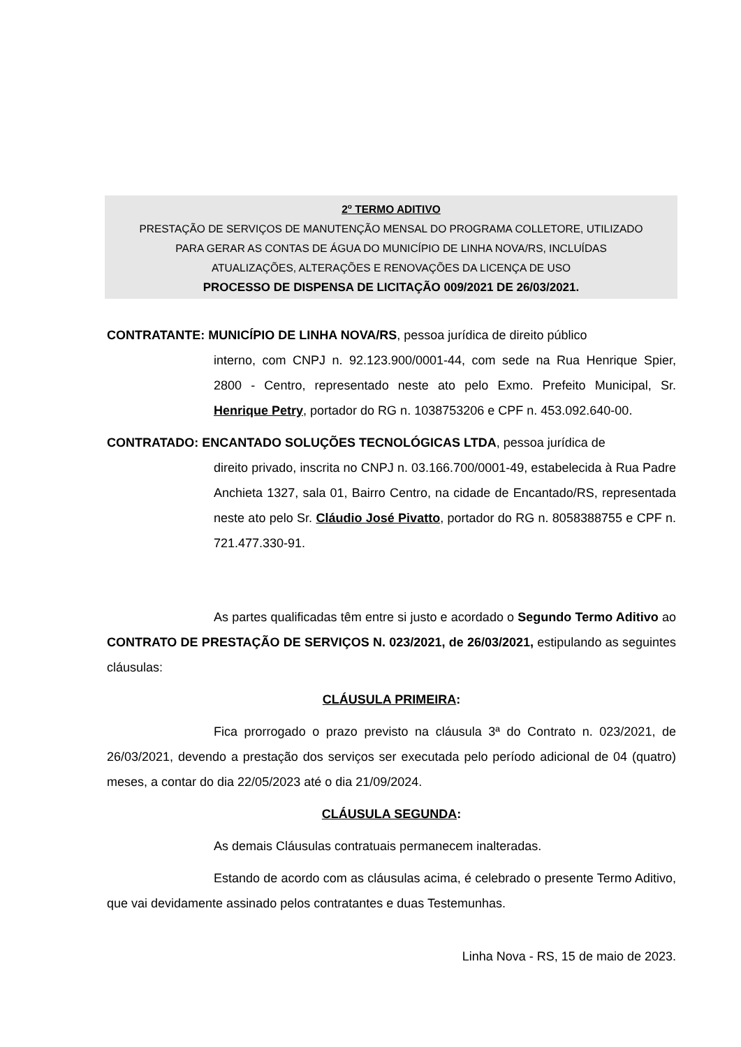2<sup>o</sup> TERMO ADITIVO
PRESTAÇÃO DE SERVIÇOS DE MANUTENÇÃO MENSAL DO PROGRAMA COLLETORE, UTILIZADO
PARA GERAR AS CONTAS DE ÁGUA DO MUNICÍPIO DE LINHA NOVA/RS, INCLUÍDAS
ATUALIZAÇÕES, ALTERAÇÕES E RENOVAÇÕES DA LICENÇA DE USO
PROCESSO DE DISPENSA DE LICITAÇÃO 009/2021 DE 26/03/2021.
CONTRATANTE: MUNICÍPIO DE LINHA NOVA/RS, pessoa jurídica de direito público
interno, com CNPJ n. 92.123.900/0001-44, com sede na Rua Henrique Spier, 2800 - Centro, representado neste ato pelo Exmo. Prefeito Municipal, Sr. Henrique Petry, portador do RG n. 1038753206 e CPF n. 453.092.640-00.
CONTRATADO: ENCANTADO SOLUÇÕES TECNOLÓGICAS LTDA, pessoa jurídica de
direito privado, inscrita no CNPJ n. 03.166.700/0001-49, estabelecida à Rua Padre Anchieta 1327, sala 01, Bairro Centro, na cidade de Encantado/RS, representada neste ato pelo Sr. Cláudio José Pivatto, portador do RG n. 8058388755 e CPF n. 721.477.330-91.
As partes qualificadas têm entre si justo e acordado o Segundo Termo Aditivo ao CONTRATO DE PRESTAÇÃO DE SERVIÇOS N. 023/2021, de 26/03/2021, estipulando as seguintes cláusulas:
CLÁUSULA PRIMEIRA:
Fica prorrogado o prazo previsto na cláusula 3ª do Contrato n. 023/2021, de 26/03/2021, devendo a prestação dos serviços ser executada pelo período adicional de 04 (quatro) meses, a contar do dia 22/05/2023 até o dia 21/09/2024.
CLÁUSULA SEGUNDA:
As demais Cláusulas contratuais permanecem inalteradas.
Estando de acordo com as cláusulas acima, é celebrado o presente Termo Aditivo, que vai devidamente assinado pelos contratantes e duas Testemunhas.
Linha Nova - RS, 15 de maio de 2023.